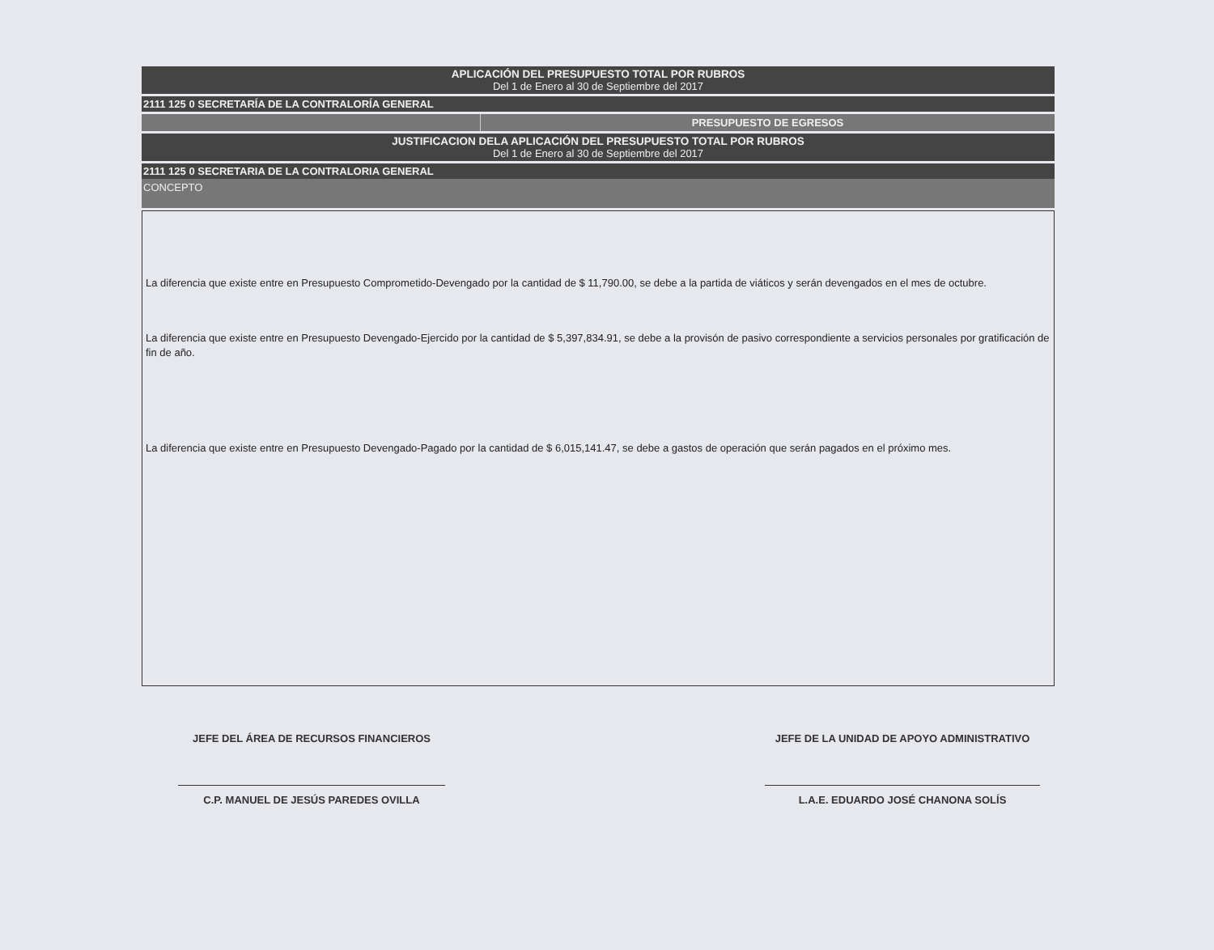APLICACIÓN DEL PRESUPUESTO TOTAL POR RUBROS
Del 1 de Enero al 30 de Septiembre del 2017
2111 125 0 SECRETARÍA DE LA CONTRALORÍA GENERAL
PRESUPUESTO DE EGRESOS
JUSTIFICACION DELA APLICACIÓN DEL PRESUPUESTO TOTAL POR RUBROS
Del 1 de Enero al 30 de Septiembre del 2017
2111 125 0 SECRETARIA DE LA CONTRALORIA GENERAL
CONCEPTO
La diferencia que existe entre en Presupuesto Comprometido-Devengado por la cantidad de $ 11,790.00, se debe a la partida de viáticos y serán devengados en el mes de octubre.
La diferencia que existe entre en Presupuesto Devengado-Ejercido por la cantidad de $ 5,397,834.91, se debe a la provisón de pasivo correspondiente a servicios personales por gratificación de fin de año.
La diferencia que existe entre en Presupuesto Devengado-Pagado por la cantidad de $ 6,015,141.47, se debe a gastos de operación que serán pagados en el próximo mes.
JEFE DEL ÁREA DE RECURSOS FINANCIEROS
C.P. MANUEL DE JESÚS PAREDES OVILLA
JEFE DE LA UNIDAD DE APOYO ADMINISTRATIVO
L.A.E. EDUARDO JOSÉ CHANONA SOLÍS